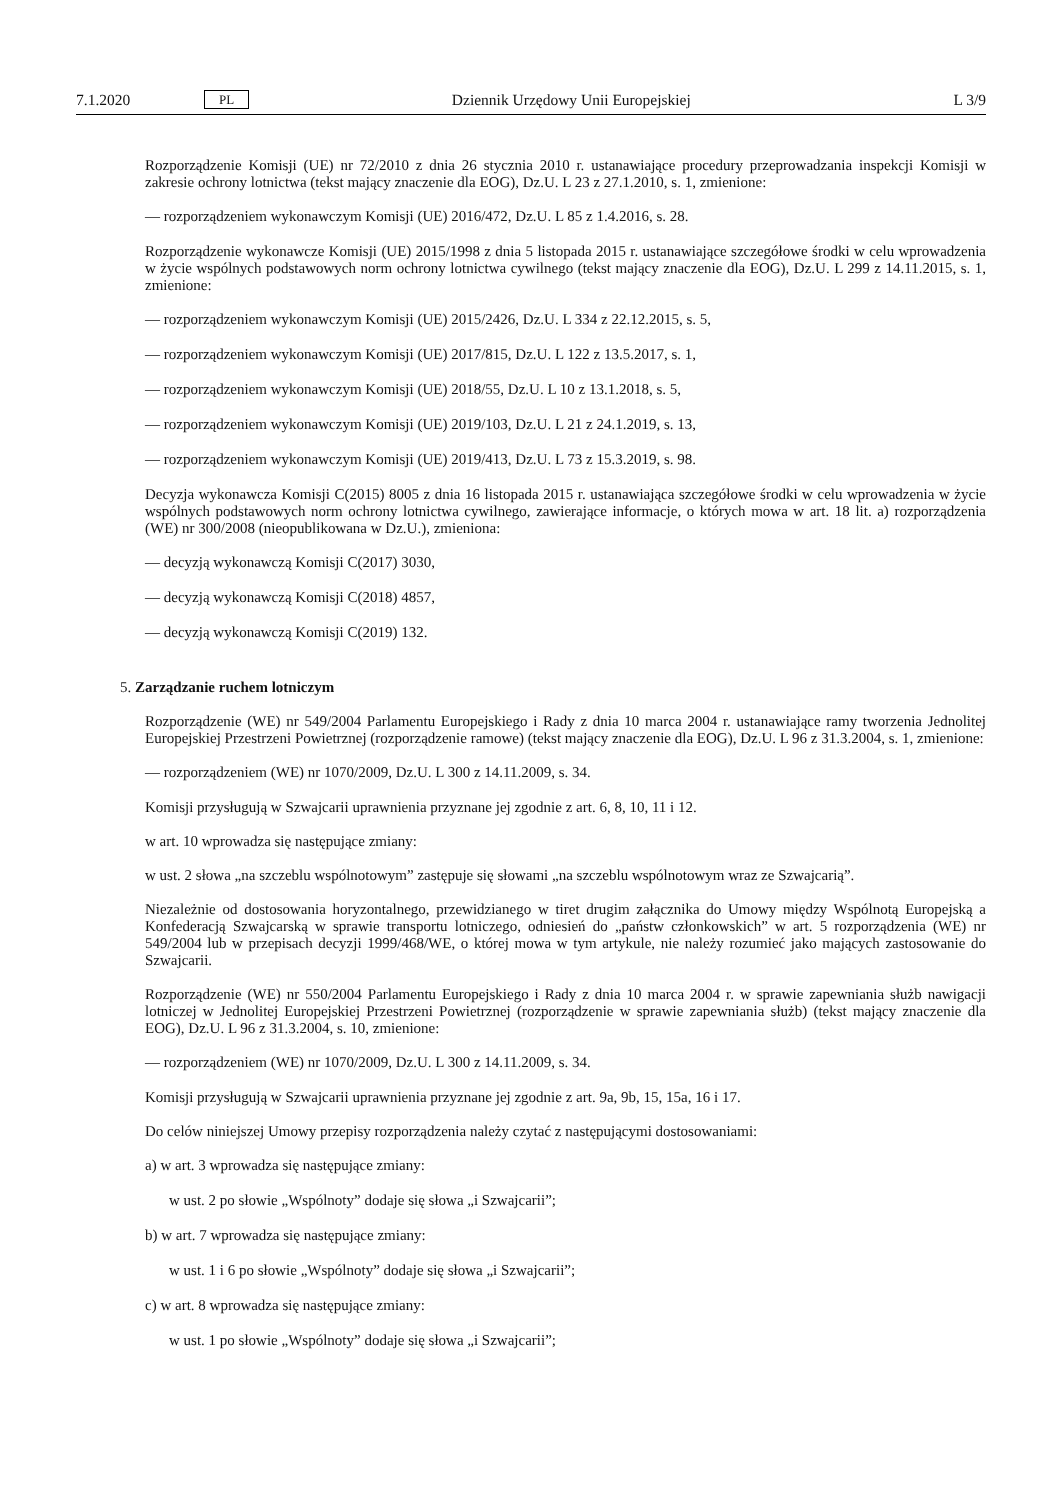7.1.2020 PL Dziennik Urzędowy Unii Europejskiej L 3/9
Rozporządzenie Komisji (UE) nr 72/2010 z dnia 26 stycznia 2010 r. ustanawiające procedury przeprowadzania inspekcji Komisji w zakresie ochrony lotnictwa (tekst mający znaczenie dla EOG), Dz.U. L 23 z 27.1.2010, s. 1, zmienione:
— rozporządzeniem wykonawczym Komisji (UE) 2016/472, Dz.U. L 85 z 1.4.2016, s. 28.
Rozporządzenie wykonawcze Komisji (UE) 2015/1998 z dnia 5 listopada 2015 r. ustanawiające szczegółowe środki w celu wprowadzenia w życie wspólnych podstawowych norm ochrony lotnictwa cywilnego (tekst mający znaczenie dla EOG), Dz.U. L 299 z 14.11.2015, s. 1, zmienione:
— rozporządzeniem wykonawczym Komisji (UE) 2015/2426, Dz.U. L 334 z 22.12.2015, s. 5,
— rozporządzeniem wykonawczym Komisji (UE) 2017/815, Dz.U. L 122 z 13.5.2017, s. 1,
— rozporządzeniem wykonawczym Komisji (UE) 2018/55, Dz.U. L 10 z 13.1.2018, s. 5,
— rozporządzeniem wykonawczym Komisji (UE) 2019/103, Dz.U. L 21 z 24.1.2019, s. 13,
— rozporządzeniem wykonawczym Komisji (UE) 2019/413, Dz.U. L 73 z 15.3.2019, s. 98.
Decyzja wykonawcza Komisji C(2015) 8005 z dnia 16 listopada 2015 r. ustanawiająca szczegółowe środki w celu wprowadzenia w życie wspólnych podstawowych norm ochrony lotnictwa cywilnego, zawierające informacje, o których mowa w art. 18 lit. a) rozporządzenia (WE) nr 300/2008 (nieopublikowana w Dz.U.), zmieniona:
— decyzją wykonawczą Komisji C(2017) 3030,
— decyzją wykonawczą Komisji C(2018) 4857,
— decyzją wykonawczą Komisji C(2019) 132.
5. Zarządzanie ruchem lotniczym
Rozporządzenie (WE) nr 549/2004 Parlamentu Europejskiego i Rady z dnia 10 marca 2004 r. ustanawiające ramy tworzenia Jednolitej Europejskiej Przestrzeni Powietrznej (rozporządzenie ramowe) (tekst mający znaczenie dla EOG), Dz.U. L 96 z 31.3.2004, s. 1, zmienione:
— rozporządzeniem (WE) nr 1070/2009, Dz.U. L 300 z 14.11.2009, s. 34.
Komisji przysługują w Szwajcarii uprawnienia przyznane jej zgodnie z art. 6, 8, 10, 11 i 12.
w art. 10 wprowadza się następujące zmiany:
w ust. 2 słowa „na szczeblu wspólnotowym” zastępuje się słowami „na szczeblu wspólnotowym wraz ze Szwajcarią”.
Niezależnie od dostosowania horyzontalnego, przewidzianego w tiret drugim załącznika do Umowy między Wspólnotą Europejską a Konfederacją Szwajcarską w sprawie transportu lotniczego, odniesień do „państw członkowskich” w art. 5 rozporządzenia (WE) nr 549/2004 lub w przepisach decyzji 1999/468/WE, o której mowa w tym artykule, nie należy rozumieć jako mających zastosowanie do Szwajcarii.
Rozporządzenie (WE) nr 550/2004 Parlamentu Europejskiego i Rady z dnia 10 marca 2004 r. w sprawie zapewniania służb nawigacji lotniczej w Jednolitej Europejskiej Przestrzeni Powietrznej (rozporządzenie w sprawie zapewniania służb) (tekst mający znaczenie dla EOG), Dz.U. L 96 z 31.3.2004, s. 10, zmienione:
— rozporządzeniem (WE) nr 1070/2009, Dz.U. L 300 z 14.11.2009, s. 34.
Komisji przysługują w Szwajcarii uprawnienia przyznane jej zgodnie z art. 9a, 9b, 15, 15a, 16 i 17.
Do celów niniejszej Umowy przepisy rozporządzenia należy czytać z następującymi dostosowaniami:
a) w art. 3 wprowadza się następujące zmiany:
w ust. 2 po słowie „Wspólnoty” dodaje się słowa „i Szwajcarii”;
b) w art. 7 wprowadza się następujące zmiany:
w ust. 1 i 6 po słowie „Wspólnoty” dodaje się słowa „i Szwajcarii”;
c) w art. 8 wprowadza się następujące zmiany:
w ust. 1 po słowie „Wspólnoty” dodaje się słowa „i Szwajcarii”;